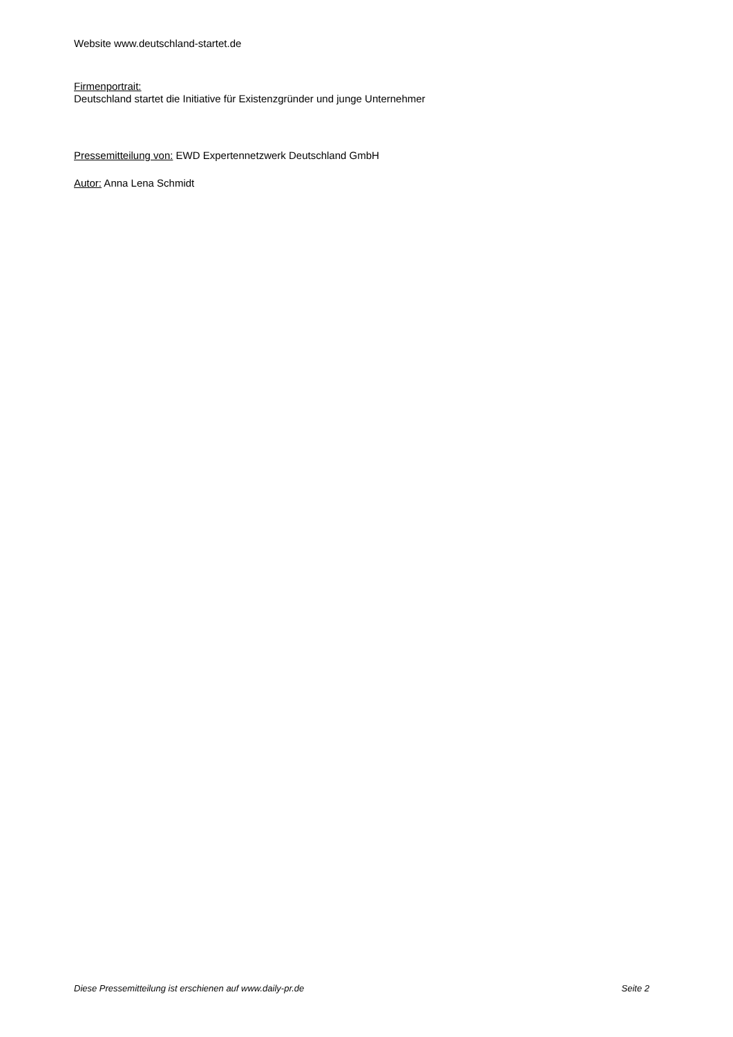Website www.deutschland-startet.de
Firmenportrait:
Deutschland startet die Initiative für Existenzgründer und junge Unternehmer
Pressemitteilung von: EWD Expertennetzwerk Deutschland GmbH
Autor: Anna Lena Schmidt
Diese Pressemitteilung ist erschienen auf www.daily-pr.de Seite 2